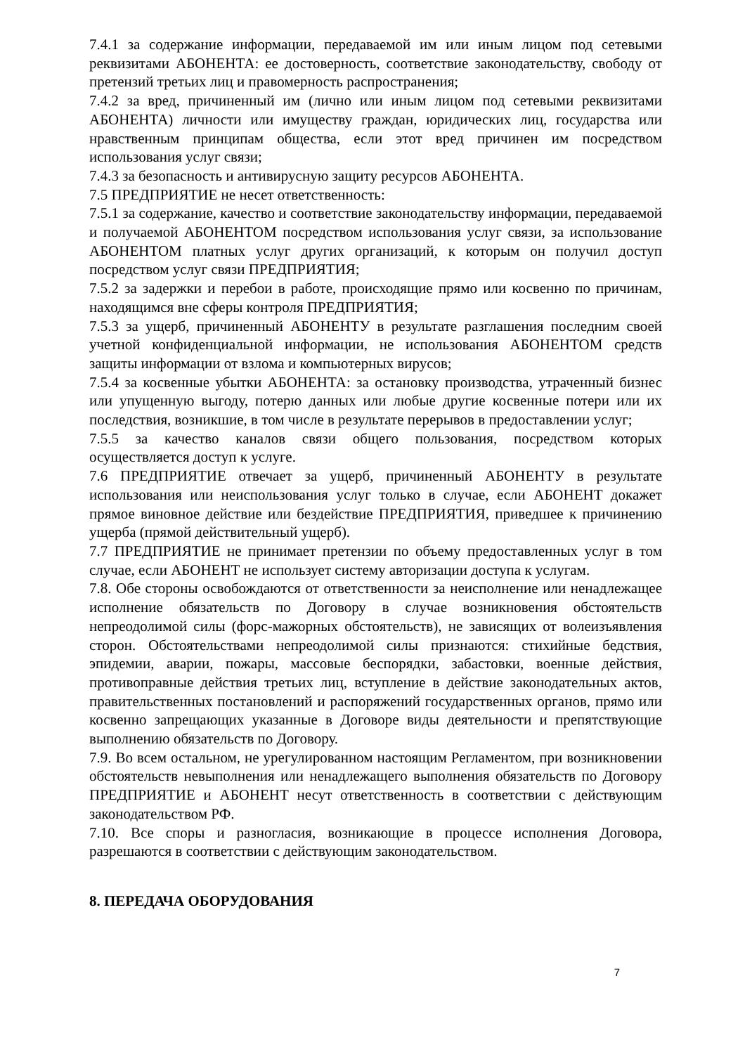7.4.1 за содержание информации, передаваемой им или иным лицом под сетевыми реквизитами АБОНЕНТА: ее достоверность, соответствие законодательству, свободу от претензий третьих лиц и правомерность распространения;
7.4.2 за вред, причиненный им (лично или иным лицом под сетевыми реквизитами АБОНЕНТА) личности или имуществу граждан, юридических лиц, государства или нравственным принципам общества, если этот вред причинен им посредством использования услуг связи;
7.4.3 за безопасность и антивирусную защиту ресурсов АБОНЕНТА.
7.5 ПРЕДПРИЯТИЕ не несет ответственность:
7.5.1 за содержание, качество и соответствие законодательству информации, передаваемой и получаемой АБОНЕНТОМ посредством использования услуг связи, за использование АБОНЕНТОМ платных услуг других организаций, к которым он получил доступ посредством услуг связи ПРЕДПРИЯТИЯ;
7.5.2 за задержки и перебои в работе, происходящие прямо или косвенно по причинам, находящимся вне сферы контроля ПРЕДПРИЯТИЯ;
7.5.3 за ущерб, причиненный АБОНЕНТУ в результате разглашения последним своей учетной конфиденциальной информации, не использования АБОНЕНТОМ средств защиты информации от взлома и компьютерных вирусов;
7.5.4 за косвенные убытки АБОНЕНТА: за остановку производства, утраченный бизнес или упущенную выгоду, потерю данных или любые другие косвенные потери или их последствия, возникшие, в том числе в результате перерывов в предоставлении услуг;
7.5.5 за качество каналов связи общего пользования, посредством которых осуществляется доступ к услуге.
7.6 ПРЕДПРИЯТИЕ отвечает за ущерб, причиненный АБОНЕНТУ в результате использования или неиспользования услуг только в случае, если АБОНЕНТ докажет прямое виновное действие или бездействие ПРЕДПРИЯТИЯ, приведшее к причинению ущерба (прямой действительный ущерб).
7.7 ПРЕДПРИЯТИЕ не принимает претензии по объему предоставленных услуг в том случае, если АБОНЕНТ не использует систему авторизации доступа к услугам.
7.8. Обе стороны освобождаются от ответственности за неисполнение или ненадлежащее исполнение обязательств по Договору в случае возникновения обстоятельств непреодолимой силы (форс-мажорных обстоятельств), не зависящих от волеизъявления сторон. Обстоятельствами непреодолимой силы признаются: стихийные бедствия, эпидемии, аварии, пожары, массовые беспорядки, забастовки, военные действия, противоправные действия третьих лиц, вступление в действие законодательных актов, правительственных постановлений и распоряжений государственных органов, прямо или косвенно запрещающих указанные в Договоре виды деятельности и препятствующие выполнению обязательств по Договору.
7.9. Во всем остальном, не урегулированном настоящим Регламентом, при возникновении обстоятельств невыполнения или ненадлежащего выполнения обязательств по Договору ПРЕДПРИЯТИЕ и АБОНЕНТ несут ответственность в соответствии с действующим законодательством РФ.
7.10. Все споры и разногласия, возникающие в процессе исполнения Договора, разрешаются в соответствии с действующим законодательством.
8. ПЕРЕДАЧА ОБОРУДОВАНИЯ
7